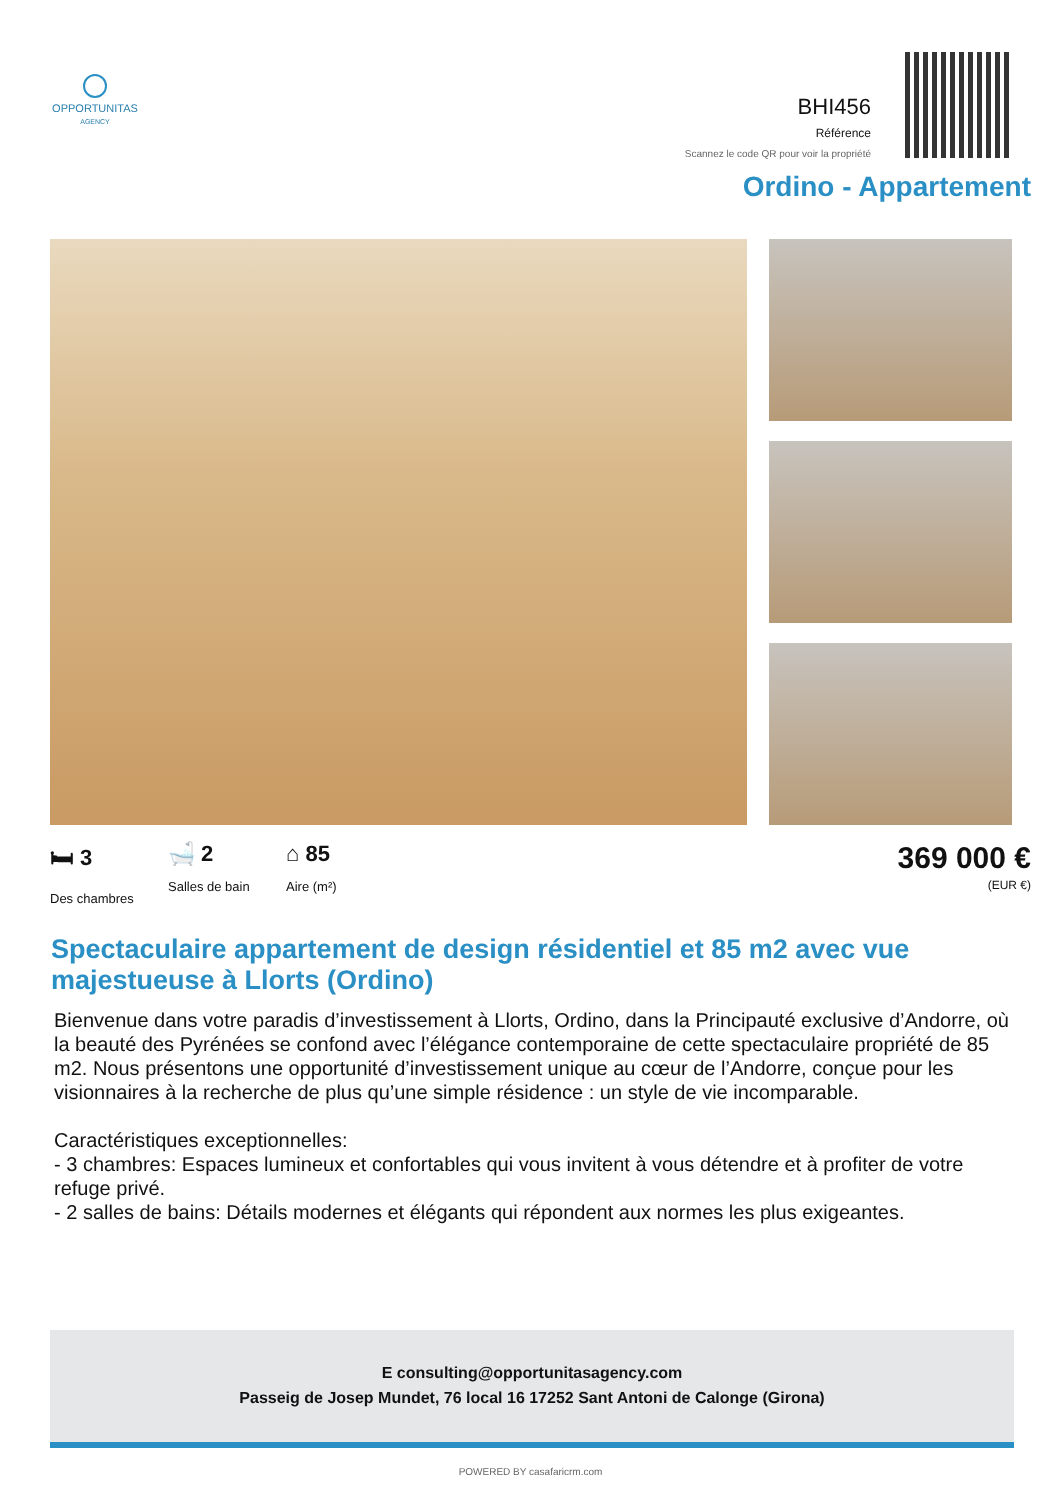OPPORTUNITAS
AGENCY
BHI456
Référence
Scannez le code QR pour voir la propriété
Ordino - Appartement
🛏 3
Des chambres
🛁 2
Salles de bain
⌂ 85
Aire (m²)
369 000 €
(EUR €)
Spectaculaire appartement de design résidentiel et 85 m2 avec vue majestueuse à Llorts (Ordino)
Bienvenue dans votre paradis d’investissement à Llorts, Ordino, dans la Principauté exclusive d’Andorre, où la beauté des Pyrénées se confond avec l’élégance contemporaine de cette spectaculaire propriété de 85 m2. Nous présentons une opportunité d’investissement unique au cœur de l’Andorre, conçue pour les visionnaires à la recherche de plus qu’une simple résidence : un style de vie incomparable.
Caractéristiques exceptionnelles:
- 3 chambres: Espaces lumineux et confortables qui vous invitent à vous détendre et à profiter de votre refuge privé.
- 2 salles de bains: Détails modernes et élégants qui répondent aux normes les plus exigeantes.
E consulting@opportunitasagency.com
Passeig de Josep Mundet, 76 local 16 17252 Sant Antoni de Calonge (Girona)
POWERED BY casafaricrm.com